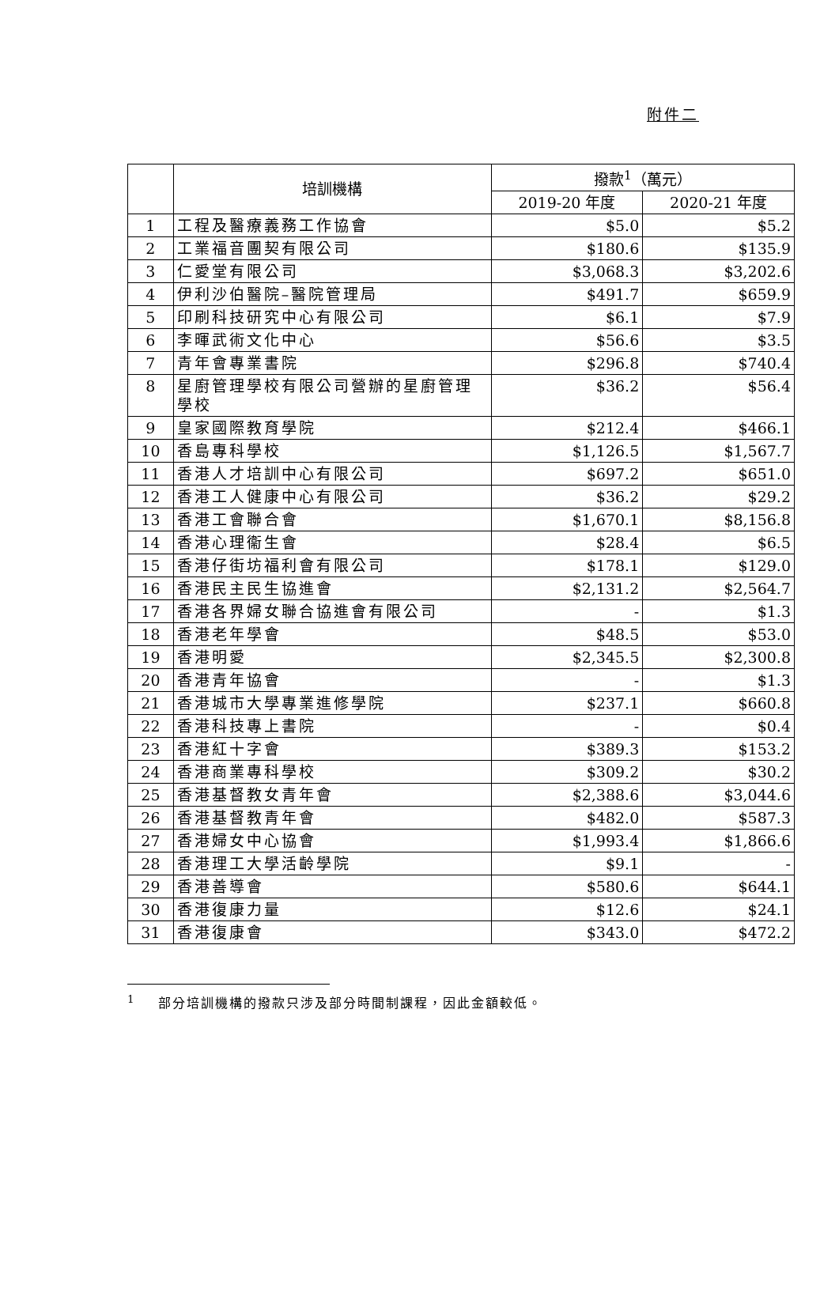附件二
| | 培訓機構 | 撥款<sup>1</sup>（萬元） | |
| --- | --- | --- | --- |
| | | 2019-20 年度 | 2020-21 年度 |
| 1 | 工程及醫療義務工作協會 | $5.0 | $5.2 |
| 2 | 工業福音團契有限公司 | $180.6 | $135.9 |
| 3 | 仁愛堂有限公司 | $3,068.3 | $3,202.6 |
| 4 | 伊利沙伯醫院–醫院管理局 | $491.7 | $659.9 |
| 5 | 印刷科技研究中心有限公司 | $6.1 | $7.9 |
| 6 | 李暉武術文化中心 | $56.6 | $3.5 |
| 7 | 青年會專業書院 | $296.8 | $740.4 |
| 8 | 星廚管理學校有限公司營辦的星廚管理學校 | $36.2 | $56.4 |
| 9 | 皇家國際教育學院 | $212.4 | $466.1 |
| 10 | 香島專科學校 | $1,126.5 | $1,567.7 |
| 11 | 香港人才培訓中心有限公司 | $697.2 | $651.0 |
| 12 | 香港工人健康中心有限公司 | $36.2 | $29.2 |
| 13 | 香港工會聯合會 | $1,670.1 | $8,156.8 |
| 14 | 香港心理衞生會 | $28.4 | $6.5 |
| 15 | 香港仔街坊福利會有限公司 | $178.1 | $129.0 |
| 16 | 香港民主民生協進會 | $2,131.2 | $2,564.7 |
| 17 | 香港各界婦女聯合協進會有限公司 | - | $1.3 |
| 18 | 香港老年學會 | $48.5 | $53.0 |
| 19 | 香港明愛 | $2,345.5 | $2,300.8 |
| 20 | 香港青年協會 | - | $1.3 |
| 21 | 香港城市大學專業進修學院 | $237.1 | $660.8 |
| 22 | 香港科技專上書院 | - | $0.4 |
| 23 | 香港紅十字會 | $389.3 | $153.2 |
| 24 | 香港商業專科學校 | $309.2 | $30.2 |
| 25 | 香港基督教女青年會 | $2,388.6 | $3,044.6 |
| 26 | 香港基督教青年會 | $482.0 | $587.3 |
| 27 | 香港婦女中心協會 | $1,993.4 | $1,866.6 |
| 28 | 香港理工大學活齡學院 | $9.1 | - |
| 29 | 香港善導會 | $580.6 | $644.1 |
| 30 | 香港復康力量 | $12.6 | $24.1 |
| 31 | 香港復康會 | $343.0 | $472.2 |
<sup>1</sup> 部分培訓機構的撥款只涉及部分時間制課程，因此金額較低。